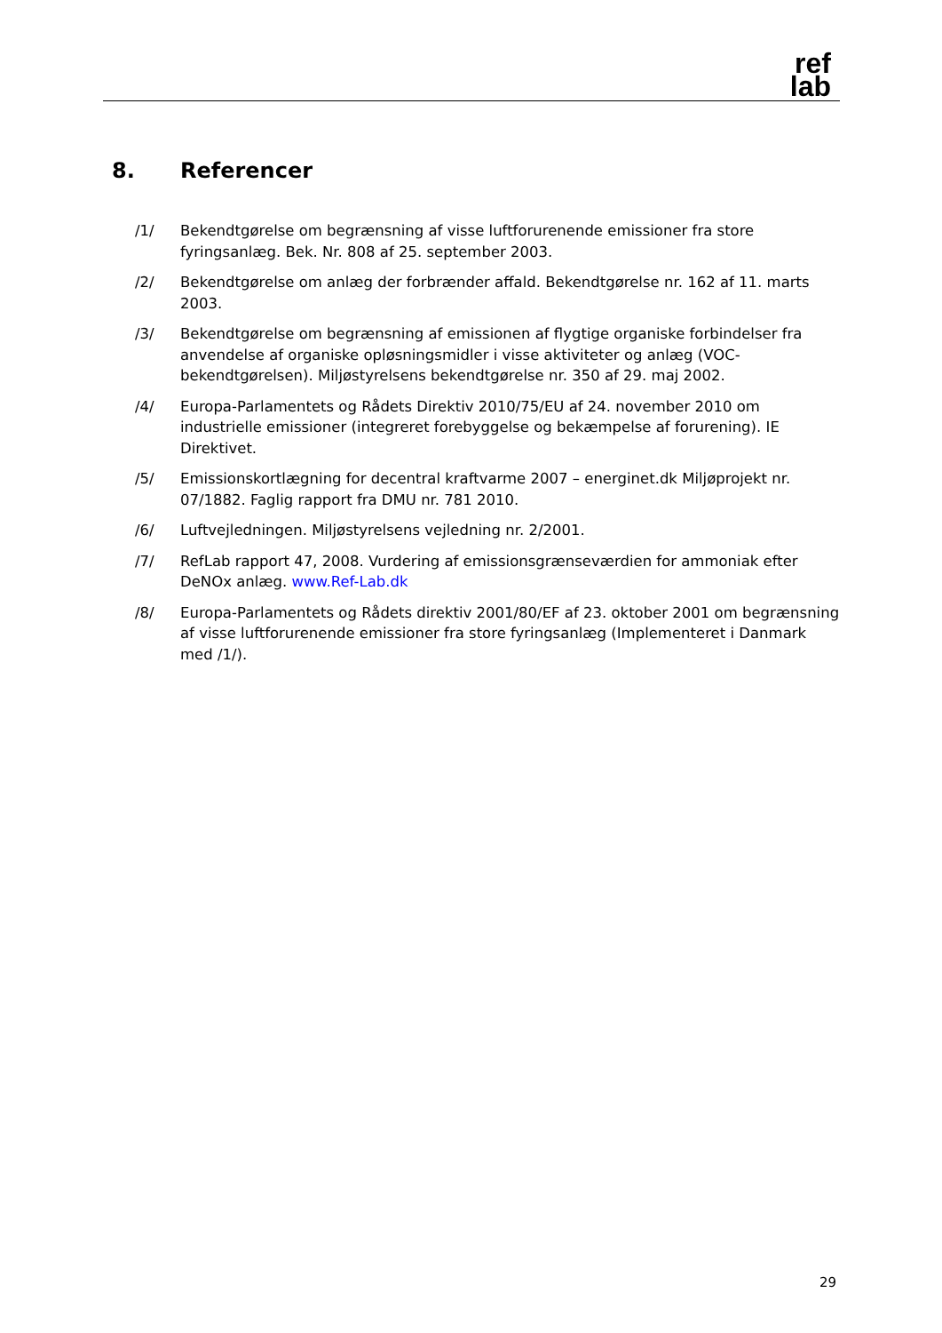ref
lab
8. Referencer
/1/ Bekendtgørelse om begrænsning af visse luftforurenende emissioner fra store fyringsanlæg. Bek. Nr. 808 af 25. september 2003.
/2/ Bekendtgørelse om anlæg der forbrænder affald. Bekendtgørelse nr. 162 af 11. marts 2003.
/3/ Bekendtgørelse om begrænsning af emissionen af flygtige organiske forbindelser fra anvendelse af organiske opløsningsmidler i visse aktiviteter og anlæg (VOC-bekendtgørelsen). Miljøstyrelsens bekendtgørelse nr. 350 af 29. maj 2002.
/4/ Europa-Parlamentets og Rådets Direktiv 2010/75/EU af 24. november 2010 om industrielle emissioner (integreret forebyggelse og bekæmpelse af forurening). IE Direktivet.
/5/ Emissionskortlægning for decentral kraftvarme 2007 – energinet.dk Miljøprojekt nr. 07/1882. Faglig rapport fra DMU nr. 781 2010.
/6/ Luftvejledningen. Miljøstyrelsens vejledning nr. 2/2001.
/7/ RefLab rapport 47, 2008. Vurdering af emissionsgrænseværdien for ammoniak efter DeNOx anlæg. www.Ref-Lab.dk
/8/ Europa-Parlamentets og Rådets direktiv 2001/80/EF af 23. oktober 2001 om begrænsning af visse luftforurenende emissioner fra store fyringsanlæg (Implementeret i Danmark med /1/).
29